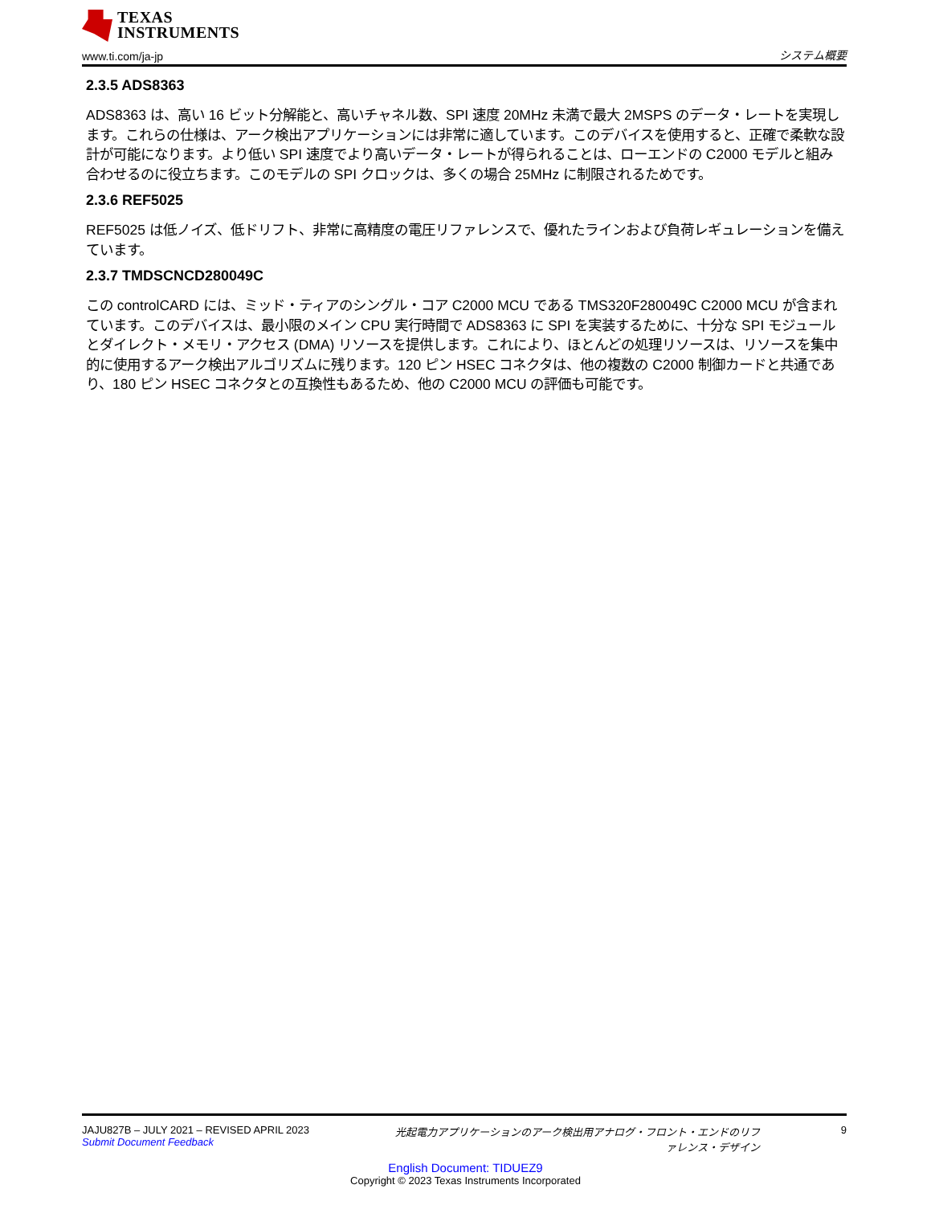TEXAS
INSTRUMENTS
www.ti.com/ja-jp システム概要
2.3.5 ADS8363
ADS8363 は、高い 16 ビット分解能と、高いチャネル数、SPI 速度 20MHz 未満で最大 2MSPS のデータ・レートを実現します。これらの仕様は、アーク検出アプリケーションには非常に適しています。このデバイスを使用すると、正確で柔軟な設計が可能になります。より低い SPI 速度でより高いデータ・レートが得られることは、ローエンドの C2000 モデルと組み合わせるのに役立ちます。このモデルの SPI クロックは、多くの場合 25MHz に制限されるためです。
2.3.6 REF5025
REF5025 は低ノイズ、低ドリフト、非常に高精度の電圧リファレンスで、優れたラインおよび負荷レギュレーションを備えています。
2.3.7 TMDSCNCD280049C
この controlCARD には、ミッド・ティアのシングル・コア C2000 MCU である TMS320F280049C C2000 MCU が含まれています。このデバイスは、最小限のメイン CPU 実行時間で ADS8363 に SPI を実装するために、十分な SPI モジュールとダイレクト・メモリ・アクセス (DMA) リソースを提供します。これにより、ほとんどの処理リソースは、リソースを集中的に使用するアーク検出アルゴリズムに残ります。120 ピン HSEC コネクタは、他の複数の C2000 制御カードと共通であり、180 ピン HSEC コネクタとの互換性もあるため、他の C2000 MCU の評価も可能です。
JAJU827B – JULY 2021 – REVISED APRIL 2023
Submit Document Feedback
光起電力アプリケーションのアーク検出用アナログ・フロント・エンドのリファレンス・デザイン
9
English Document: TIDUEZ9
Copyright © 2023 Texas Instruments Incorporated